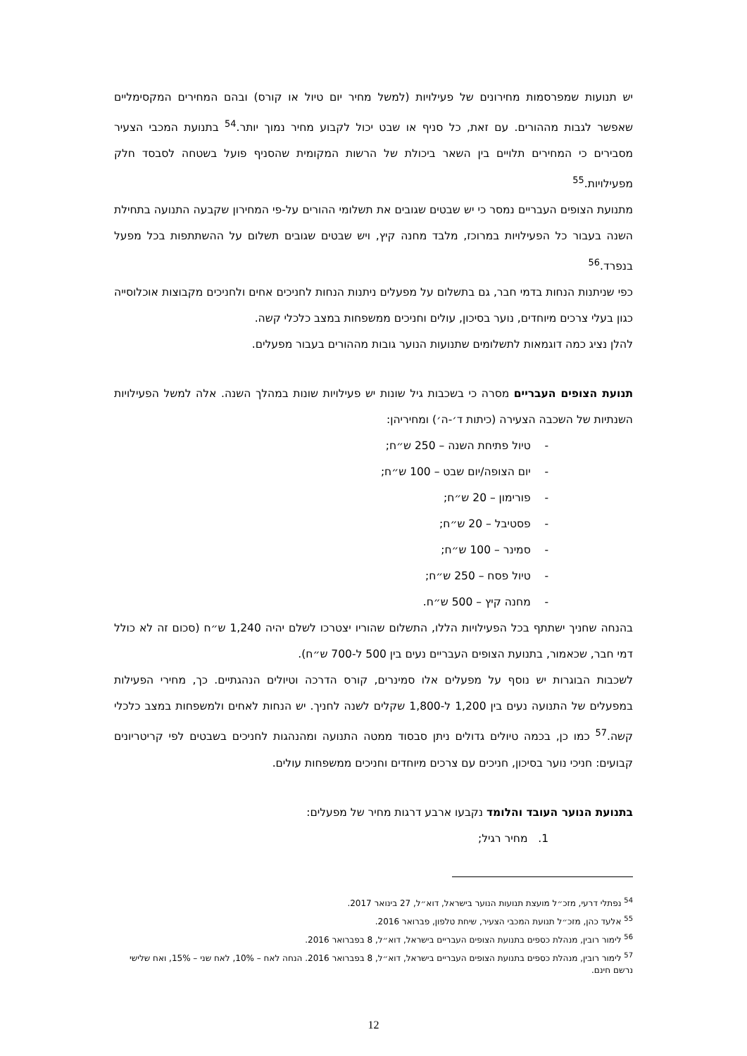יש תנועות שמפרסמות מחירונים של פעילויות (למשל מחיר יום טיול או קורס) ובהם המחירים המקסימליים שאפשר לגבות מההורים. עם זאת, כל סניף או שבט יכול לקבוע מחיר נמוך יותר.<sup>54</sup> בתנועת המכבי הצעיר מסבירים כי המחירים תלויים בין השאר ביכולת של הרשות המקומית שהסניף פועל בשטחה לסבסד חלק מפעילויות.<sup>55</sup>
מתנועת הצופים העבריים נמסר כי יש שבטים שגובים את תשלומי ההורים על-פי המחירון שקבעה התנועה בתחילת השנה בעבור כל הפעילויות במרוכז, מלבד מחנה קיץ, ויש שבטים שגובים תשלום על ההשתתפות בכל מפעל בנפרד.<sup>56</sup>
כפי שניתנות הנחות בדמי חבר, גם בתשלום על מפעלים ניתנות הנחות לחניכים אחים ולחניכים מקבוצות אוכלוסייה כגון בעלי צרכים מיוחדים, נוער בסיכון, עולים וחניכים ממשפחות במצב כלכלי קשה.
להלן נציג כמה דוגמאות לתשלומים שתנועות הנוער גובות מההורים בעבור מפעלים.
תנועת הצופים העבריים מסרה כי בשכבות גיל שונות יש פעילויות שונות במהלך השנה. אלה למשל הפעילויות השנתיות של השכבה הצעירה (כיתות ד׳-ה׳) ומחיריהן:
- טיול פתיחת השנה – 250 ש״ח;
- יום הצופה/יום שבט – 100 ש״ח;
- פורימון – 20 ש״ח;
- פסטיבל – 20 ש״ח;
- סמינר – 100 ש״ח;
- טיול פסח – 250 ש״ח;
- מחנה קיץ – 500 ש״ח.
בהנחה שחניך ישתתף בכל הפעילויות הללו, התשלום שהוריו יצטרכו לשלם יהיה 1,240 ש״ח (סכום זה לא כולל דמי חבר, שכאמור, בתנועת הצופים העבריים נעים בין 500 ל-700 ש״ח).
לשכבות הבוגרות יש נוסף על מפעלים אלו סמינרים, קורס הדרכה וטיולים הנהגתיים. כך, מחירי הפעילות במפעלים של התנועה נעים בין 1,200 ל-1,800 שקלים לשנה לחניך. יש הנחות לאחים ולמשפחות במצב כלכלי קשה.<sup>57</sup> כמו כן, בכמה טיולים גדולים ניתן סבסוד ממטה התנועה ומהנהגות לחניכים בשבטים לפי קריטריונים קבועים: חניכי נוער בסיכון, חניכים עם צרכים מיוחדים וחניכים ממשפחות עולים.
בתנועת הנוער העובד והלומד נקבעו ארבע דרגות מחיר של מפעלים:
1. מחיר רגיל;
<sup>54</sup> נפתלי דרעי, מזכ״ל מועצת תנועות הנוער בישראל, דוא״ל, 27 בינואר 2017.
<sup>55</sup> אלעד כהן, מזכ״ל תנועת המכבי הצעיר, שיחת טלפון, פברואר 2016.
<sup>56</sup> לימור רובין, מנהלת כספים בתנועת הצופים העבריים בישראל, דוא״ל, 8 בפברואר 2016.
<sup>57</sup> לימור רובין, מנהלת כספים בתנועת הצופים העבריים בישראל, דוא״ל, 8 בפברואר 2016. הנחה לאח – 10%, לאח שני – 15%, ואח שלישי נרשם חינם.
12